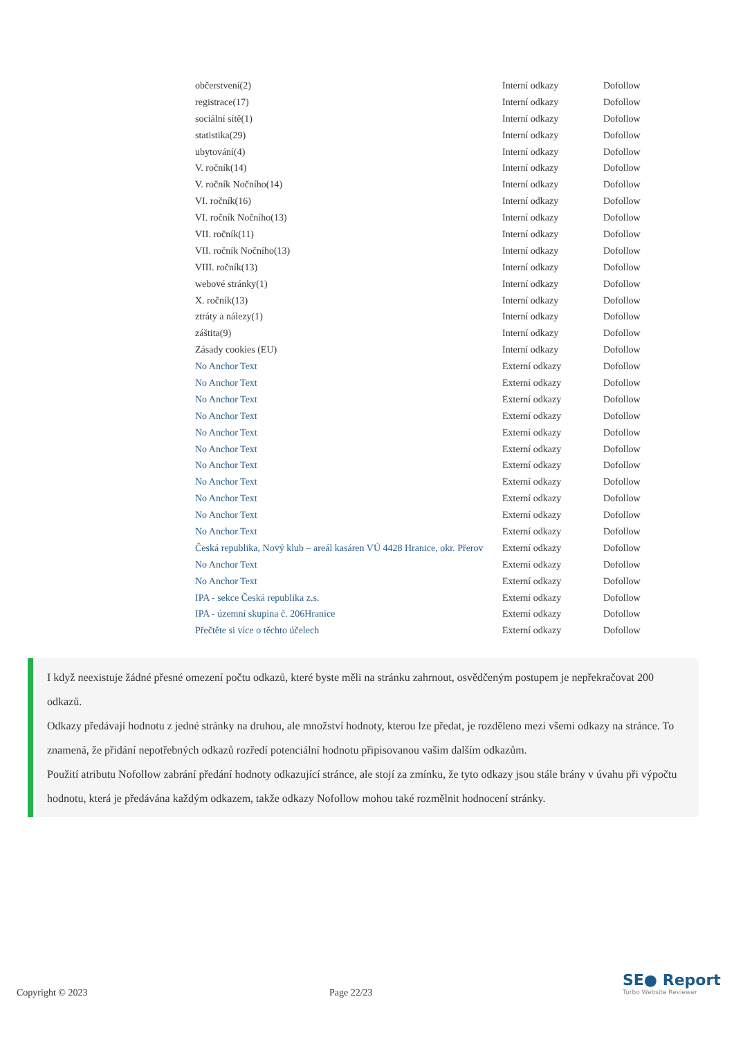| občerstvení(2) | Interní odkazy | Dofollow |
| registrace(17) | Interní odkazy | Dofollow |
| sociální sítě(1) | Interní odkazy | Dofollow |
| statistika(29) | Interní odkazy | Dofollow |
| ubytování(4) | Interní odkazy | Dofollow |
| V. ročník(14) | Interní odkazy | Dofollow |
| V. ročník Nočního(14) | Interní odkazy | Dofollow |
| VI. ročník(16) | Interní odkazy | Dofollow |
| VI. ročník Nočního(13) | Interní odkazy | Dofollow |
| VII. ročník(11) | Interní odkazy | Dofollow |
| VII. ročník Nočního(13) | Interní odkazy | Dofollow |
| VIII. ročník(13) | Interní odkazy | Dofollow |
| webové stránky(1) | Interní odkazy | Dofollow |
| X. ročník(13) | Interní odkazy | Dofollow |
| ztráty a nálezy(1) | Interní odkazy | Dofollow |
| záštita(9) | Interní odkazy | Dofollow |
| Zásady cookies (EU) | Interní odkazy | Dofollow |
| No Anchor Text | Externí odkazy | Dofollow |
| No Anchor Text | Externí odkazy | Dofollow |
| No Anchor Text | Externí odkazy | Dofollow |
| No Anchor Text | Externí odkazy | Dofollow |
| No Anchor Text | Externí odkazy | Dofollow |
| No Anchor Text | Externí odkazy | Dofollow |
| No Anchor Text | Externí odkazy | Dofollow |
| No Anchor Text | Externí odkazy | Dofollow |
| No Anchor Text | Externí odkazy | Dofollow |
| No Anchor Text | Externí odkazy | Dofollow |
| No Anchor Text | Externí odkazy | Dofollow |
| Česká republika, Nový klub – areál kasáren VÚ 4428 Hranice, okr. Přerov | Externí odkazy | Dofollow |
| No Anchor Text | Externí odkazy | Dofollow |
| No Anchor Text | Externí odkazy | Dofollow |
| IPA - sekce Česká republika z.s. | Externí odkazy | Dofollow |
| IPA - územní skupina č. 206Hranice | Externí odkazy | Dofollow |
| Přečtěte si více o těchto účelech | Externí odkazy | Dofollow |
I když neexistuje žádné přesné omezení počtu odkazů, které byste měli na stránku zahrnout, osvědčeným postupem je nepřekračovat 200 odkazů.
Odkazy předávají hodnotu z jedné stránky na druhou, ale množství hodnoty, kterou lze předat, je rozděleno mezi všemi odkazy na stránce. To znamená, že přidání nepotřebných odkazů rozředí potenciální hodnotu připisovanou vašim dalším odkazům.
Použití atributu Nofollow zabrání předání hodnoty odkazující stránce, ale stojí za zmínku, že tyto odkazy jsou stále brány v úvahu při výpočtu hodnotu, která je předávána každým odkazem, takže odkazy Nofollow mohou také rozmělnit hodnocení stránky.
Copyright © 2023 Page 22/23
SE● Report
Turbo Website Reviewer